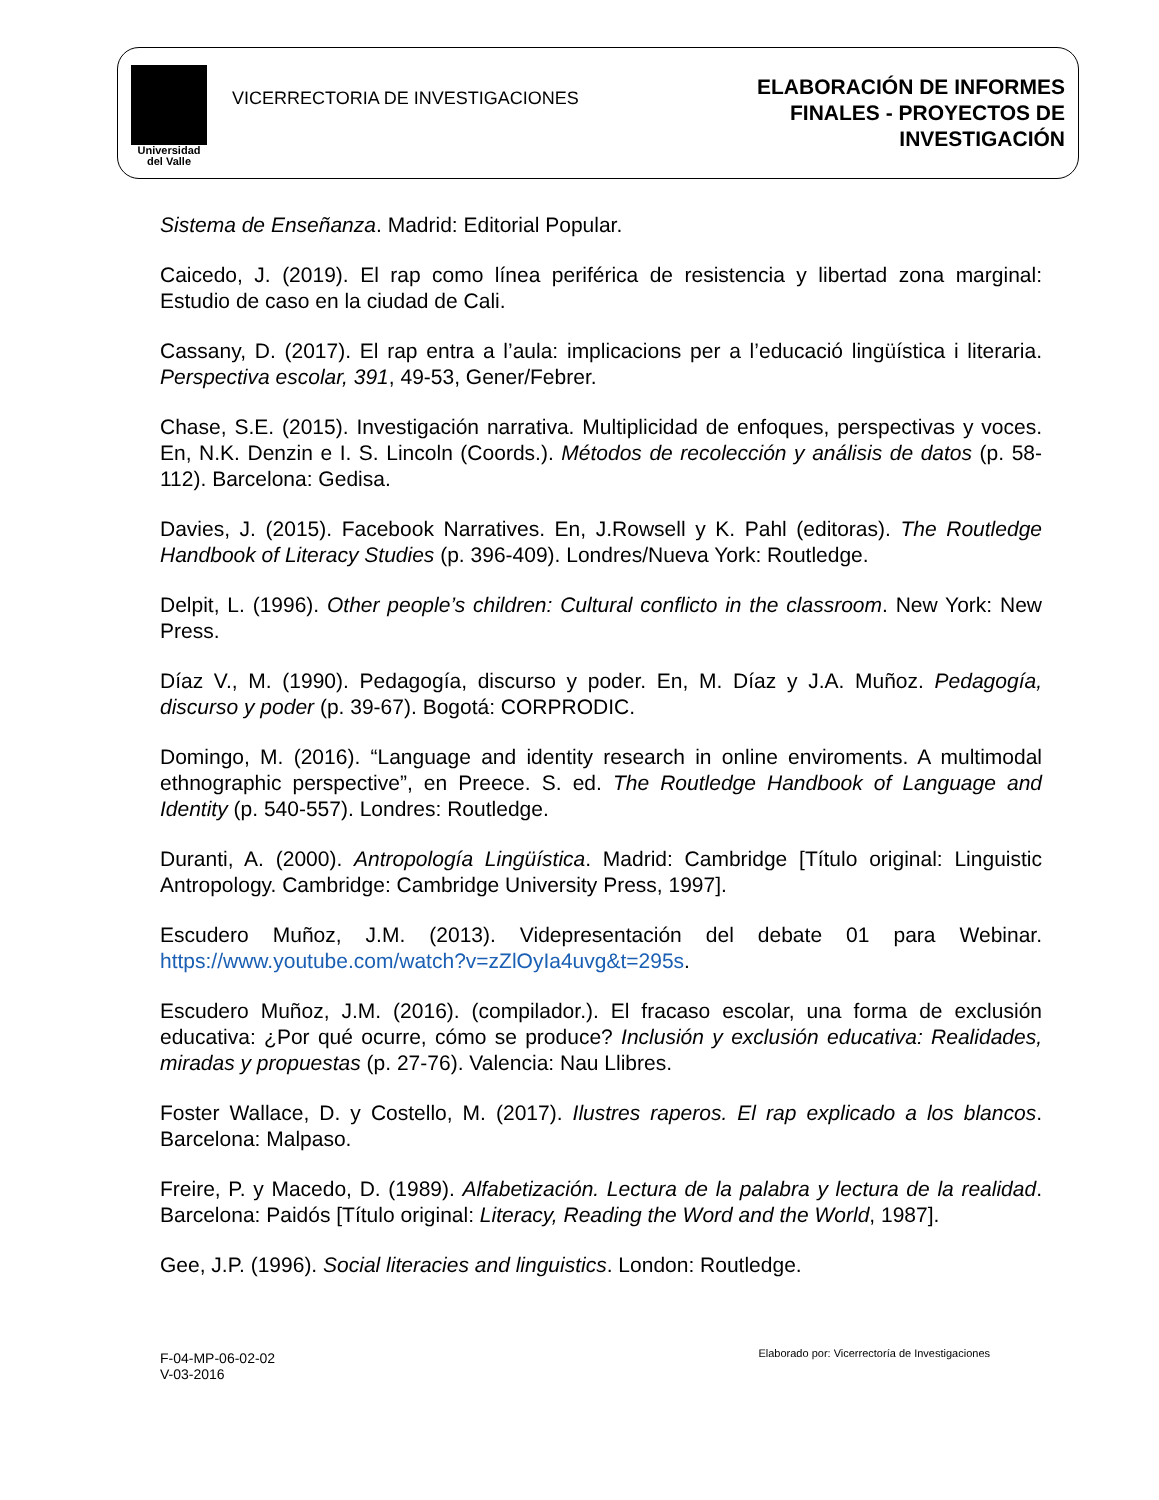Universidad
del Valle
VICERRECTORIA DE INVESTIGACIONES
ELABORACIÓN DE INFORMES
FINALES - PROYECTOS DE
INVESTIGACIÓN
Sistema de Enseñanza. Madrid: Editorial Popular.
Caicedo, J. (2019). El rap como línea periférica de resistencia y libertad zona marginal: Estudio de caso en la ciudad de Cali.
Cassany, D. (2017). El rap entra a l’aula: implicacions per a l’educació lingüística i literaria. Perspectiva escolar, 391, 49-53, Gener/Febrer.
Chase, S.E. (2015). Investigación narrativa. Multiplicidad de enfoques, perspectivas y voces. En, N.K. Denzin e I. S. Lincoln (Coords.). Métodos de recolección y análisis de datos (p. 58-112). Barcelona: Gedisa.
Davies, J. (2015). Facebook Narratives. En, J.Rowsell y K. Pahl (editoras). The Routledge Handbook of Literacy Studies (p. 396-409). Londres/Nueva York: Routledge.
Delpit, L. (1996). Other people’s children: Cultural conflicto in the classroom. New York: New Press.
Díaz V., M. (1990). Pedagogía, discurso y poder. En, M. Díaz y J.A. Muñoz. Pedagogía, discurso y poder (p. 39-67). Bogotá: CORPRODIC.
Domingo, M. (2016). “Language and identity research in online enviroments. A multimodal ethnographic perspective”, en Preece. S. ed. The Routledge Handbook of Language and Identity (p. 540-557). Londres: Routledge.
Duranti, A. (2000). Antropología Lingüística. Madrid: Cambridge [Título original: Linguistic Antropology. Cambridge: Cambridge University Press, 1997].
Escudero Muñoz, J.M. (2013). Videpresentación del debate 01 para Webinar. https://www.youtube.com/watch?v=zZlOyIa4uvg&t=295s.
Escudero Muñoz, J.M. (2016). (compilador.). El fracaso escolar, una forma de exclusión educativa: ¿Por qué ocurre, cómo se produce? Inclusión y exclusión educativa: Realidades, miradas y propuestas (p. 27-76). Valencia: Nau Llibres.
Foster Wallace, D. y Costello, M. (2017). Ilustres raperos. El rap explicado a los blancos. Barcelona: Malpaso.
Freire, P. y Macedo, D. (1989). Alfabetización. Lectura de la palabra y lectura de la realidad. Barcelona: Paidós [Título original: Literacy, Reading the Word and the World, 1987].
Gee, J.P. (1996). Social literacies and linguistics. London: Routledge.
F-04-MP-06-02-02
V-03-2016
Elaborado por: Vicerrectoría de Investigaciones